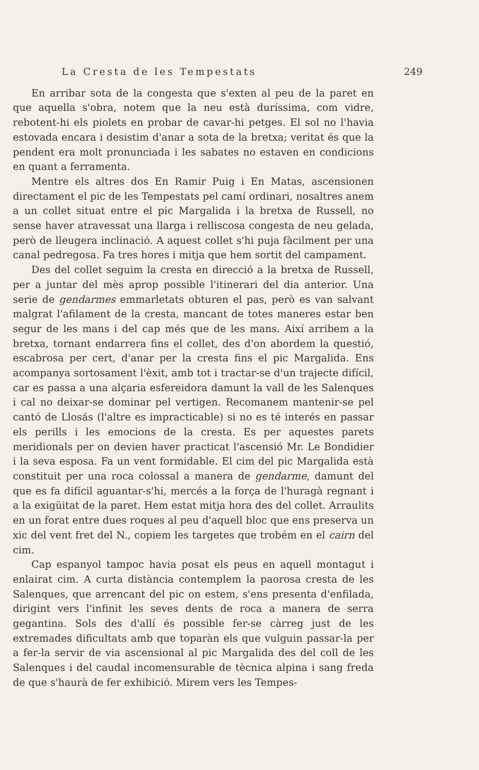La Cresta de les Tempestats 249
En arribar sota de la congesta que s'exten al peu de la paret en que aquella s'obra, notem que la neu està duríssima, com vidre, rebotent-hi els piolets en probar de cavar-hi petges. El sol no l'havia estovada encara i desistim d'anar a sota de la bretxa; veritat és que la pendent era molt pronunciada i les sabates no estaven en condicions en quant a ferramenta.
Mentre els altres dos En Ramir Puig i En Matas, ascensionen directament el pic de les Tempestats pel camí ordinari, nosaltres anem a un collet situat entre el pic Margalida i la bretxa de Russell, no sense haver atravessat una llarga i relliscosa congesta de neu gelada, però de lleugera inclinació. A aquest collet s'hi puja fàcilment per una canal pedregosa. Fa tres hores i mitja que hem sortit del campament.
Des del collet seguim la cresta en direcció a la bretxa de Russell, per a juntar del mès aprop possible l'itinerari del dia anterior. Una serie de gendarmes emmarletats obturen el pas, però es van salvant malgrat l'afilament de la cresta, mancant de totes maneres estar ben segur de les mans i del cap més que de les mans. Així arribem a la bretxa, tornant endarrera fins el collet, des d'on abordem la questió, escabrosa per cert, d'anar per la cresta fins el pic Margalida. Ens acompanya sortosament l'èxit, amb tot i tractar-se d'un trajecte difícil, car es passa a una alçaria esfereidora damunt la vall de les Salenques i cal no deixar-se dominar pel vertigen. Recomanem mantenir-se pel cantó de Llosás (l'altre es impracticable) si no es té interés en passar els perills i les emocions de la cresta. Es per aquestes parets meridionals per on devien haver practicat l'ascensió Mr. Le Bondidier i la seva esposa. Fa un vent formidable. El cim del pic Margalida està constituit per una roca colossal a manera de gendarme, damunt del que es fa difícil aguantar-s'hi, mercés a la força de l'huragà regnant i a la exigüitat de la paret. Hem estat mitja hora des del collet. Arraulits en un forat entre dues roques al peu d'aquell bloc que ens preserva un xic del vent fret del N., copiem les targetes que trobém en el cairn del cim.
Cap espanyol tampoc havia posat els peus en aquell montagut i enlairat cim. A curta distància contemplem la paorosa cresta de les Salenques, que arrencant del pic on estem, s'ens presenta d'enfilada, dirigint vers l'infinit les seves dents de roca a manera de serra gegantina. Sols des d'allí és possible fer-se càrreg just de les extremades dificultats amb que toparàn els que vulguin passar-la per a fer-la servir de via ascensional al pic Margalida des del coll de les Salenques i del caudal incomensurable de tècnica alpina i sang freda de que s'haurà de fer exhibició. Mirem vers les Tempes-